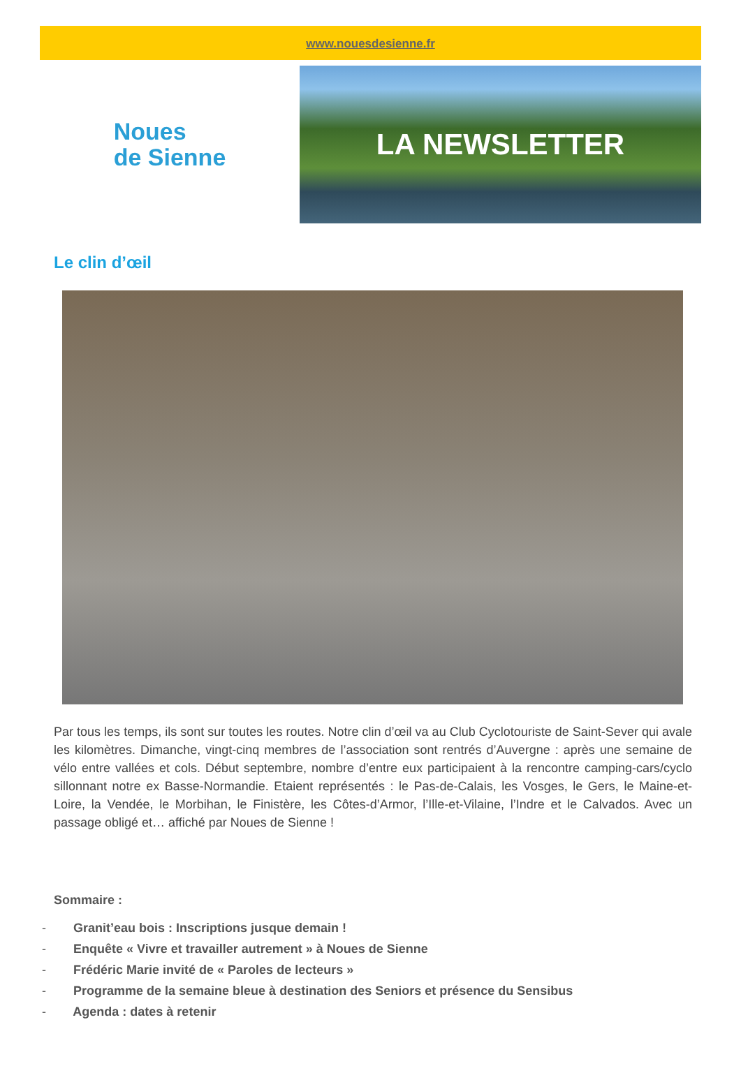www.nouesdesienne.fr
Noues
de Sienne
LA NEWSLETTER
Le clin d’œil
Par tous les temps, ils sont sur toutes les routes. Notre clin d’œil va au Club Cyclotouriste de Saint-Sever qui avale les kilomètres. Dimanche, vingt-cinq membres de l’association sont rentrés d’Auvergne : après une semaine de vélo entre vallées et cols. Début septembre, nombre d’entre eux participaient à la rencontre camping-cars/cyclo sillonnant notre ex Basse-Normandie. Etaient représentés : le Pas-de-Calais, les Vosges, le Gers, le Maine-et-Loire, la Vendée, le Morbihan, le Finistère, les Côtes-d’Armor, l’Ille-et-Vilaine, l’Indre et le Calvados. Avec un passage obligé et… affiché par Noues de Sienne !
Sommaire :
- Granit’eau bois : Inscriptions jusque demain !
- Enquête « Vivre et travailler autrement » à Noues de Sienne
- Frédéric Marie invité de « Paroles de lecteurs »
- Programme de la semaine bleue à destination des Seniors et présence du Sensibus
- Agenda : dates à retenir